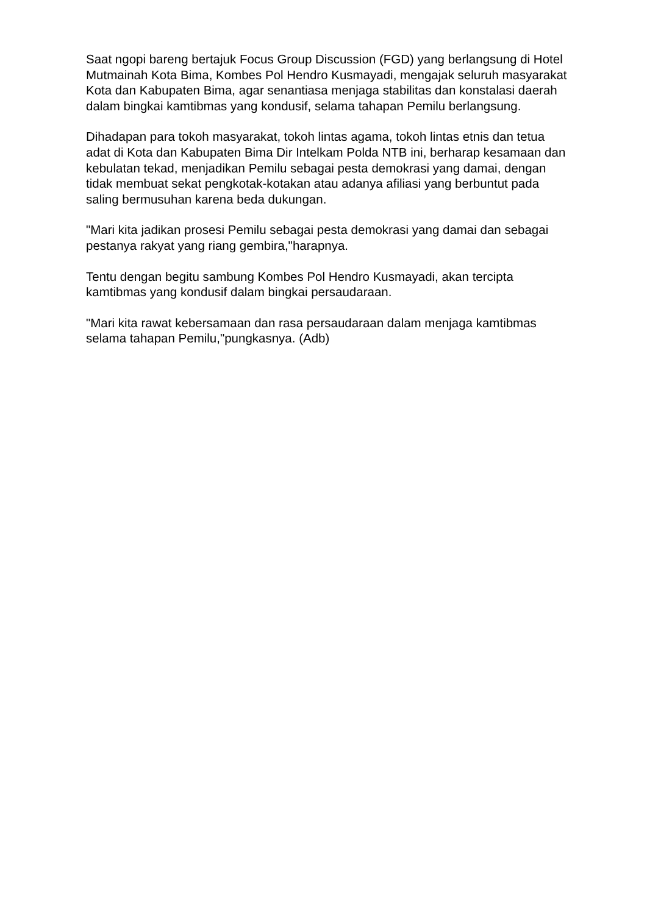Saat ngopi bareng bertajuk Focus Group Discussion (FGD) yang berlangsung di Hotel Mutmainah Kota Bima, Kombes Pol Hendro Kusmayadi, mengajak seluruh masyarakat Kota dan Kabupaten Bima, agar senantiasa menjaga stabilitas dan konstalasi daerah dalam bingkai kamtibmas yang kondusif, selama tahapan Pemilu berlangsung.
Dihadapan para tokoh masyarakat, tokoh lintas agama, tokoh lintas etnis dan tetua adat di Kota dan Kabupaten Bima Dir Intelkam Polda NTB ini, berharap kesamaan dan kebulatan tekad, menjadikan Pemilu sebagai pesta demokrasi yang damai, dengan tidak membuat sekat pengkotak-kotakan atau adanya afiliasi yang berbuntut pada saling bermusuhan karena beda dukungan.
"Mari kita jadikan prosesi Pemilu sebagai pesta demokrasi yang damai dan sebagai pestanya rakyat yang riang gembira,"harapnya.
Tentu dengan begitu sambung Kombes Pol Hendro Kusmayadi, akan tercipta kamtibmas yang kondusif dalam bingkai persaudaraan.
"Mari kita rawat kebersamaan dan rasa persaudaraan dalam menjaga kamtibmas selama tahapan Pemilu,"pungkasnya. (Adb)